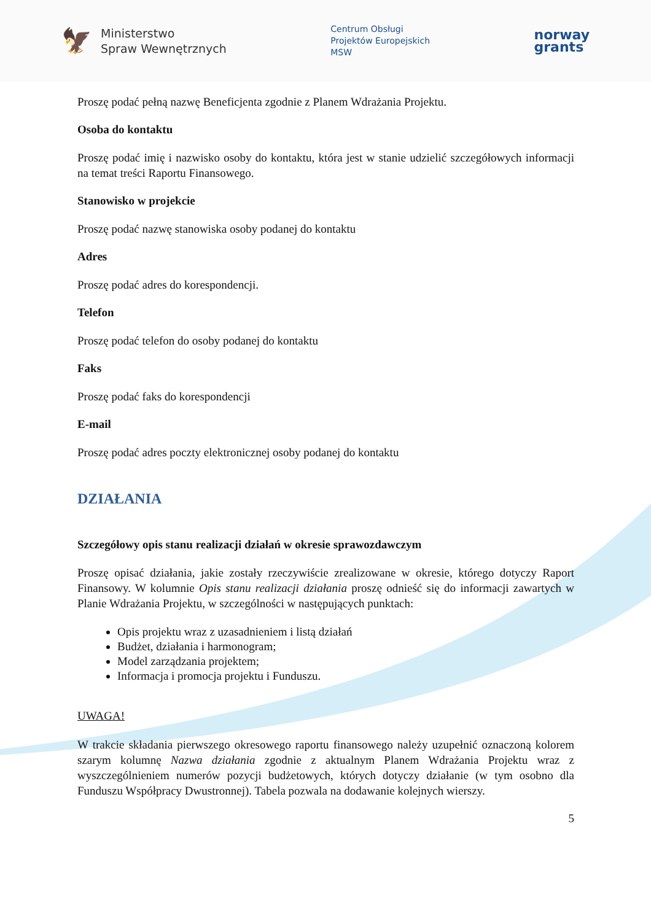🦅
Ministerstwo
Spraw Wewnętrznych
Centrum Obsługi
Projektów Europejskich
MSW
norway
grants
Proszę podać pełną nazwę Beneficjenta zgodnie z Planem Wdrażania Projektu.
Osoba do kontaktu
Proszę podać imię i nazwisko osoby do kontaktu, która jest w stanie udzielić szczegółowych informacji na temat treści Raportu Finansowego.
Stanowisko w projekcie
Proszę podać nazwę stanowiska osoby podanej do kontaktu
Adres
Proszę podać adres do korespondencji.
Telefon
Proszę podać telefon do osoby podanej do kontaktu
Faks
Proszę podać faks do korespondencji
E-mail
Proszę podać adres poczty elektronicznej osoby podanej do kontaktu
DZIAŁANIA
Szczegółowy opis stanu realizacji działań w okresie sprawozdawczym
Proszę opisać działania, jakie zostały rzeczywiście zrealizowane w okresie, którego dotyczy Raport Finansowy. W kolumnie Opis stanu realizacji działania proszę odnieść się do informacji zawartych w Planie Wdrażania Projektu, w szczególności w następujących punktach:
Opis projektu wraz z uzasadnieniem i listą działań
Budżet, działania i harmonogram;
Model zarządzania projektem;
Informacja i promocja projektu i Funduszu.
UWAGA!
W trakcie składania pierwszego okresowego raportu finansowego należy uzupełnić oznaczoną kolorem szarym kolumnę Nazwa działania zgodnie z aktualnym Planem Wdrażania Projektu wraz z wyszczególnieniem numerów pozycji budżetowych, których dotyczy działanie (w tym osobno dla Funduszu Współpracy Dwustronnej). Tabela pozwala na dodawanie kolejnych wierszy.
5